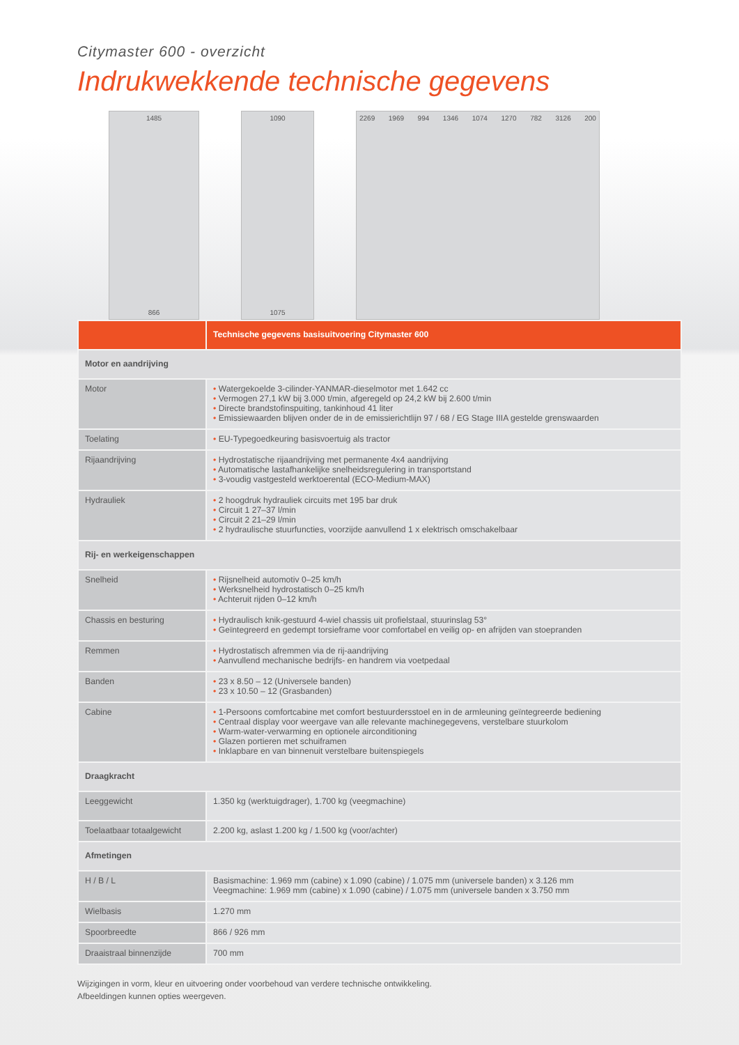Citymaster 600 - overzicht
Indrukwekkende technische gegevens
1485
866
1090
1075
2269 1969 994 1346 1074 1270 782 3126 200
| | Technische gegevens basisuitvoering Citymaster 600 |
| --- | --- |
| Motor en aandrijving | |
| Motor | • Watergekoelde 3-cilinder-YANMAR-dieselmotor met 1.642 cc • Vermogen 27,1 kW bij 3.000 t/min, afgeregeld op 24,2 kW bij 2.600 t/min • Directe brandstofinspuiting, tankinhoud 41 liter • Emissiewaarden blijven onder de in de emissierichtlijn 97 / 68 / EG Stage IIIA gestelde grenswaarden |
| Toelating | • EU-Typegoedkeuring basisvoertuig als tractor |
| Rijaandrijving | • Hydrostatische rijaandrijving met permanente 4x4 aandrijving • Automatische lastafhankelijke snelheidsregulering in transportstand • 3-voudig vastgesteld werktoerental (ECO-Medium-MAX) |
| Hydrauliek | • 2 hoogdruk hydrauliek circuits met 195 bar druk • Circuit 1 27–37 l/min • Circuit 2 21–29 l/min • 2 hydraulische stuurfuncties, voorzijde aanvullend 1 x elektrisch omschakelbaar |
| Rij- en werkeigenschappen | |
| Snelheid | • Rijsnelheid automotiv 0–25 km/h • Werksnelheid hydrostatisch 0–25 km/h • Achteruit rijden 0–12 km/h |
| Chassis en besturing | • Hydraulisch knik-gestuurd 4-wiel chassis uit profielstaal, stuurinslag 53° • Geïntegreerd en gedempt torsieframe voor comfortabel en veilig op- en afrijden van stoepranden |
| Remmen | • Hydrostatisch afremmen via de rij-aandrijving • Aanvullend mechanische bedrijfs- en handrem via voetpedaal |
| Banden | • 23 x 8.50 – 12 (Universele banden) • 23 x 10.50 – 12 (Grasbanden) |
| Cabine | • 1-Persoons comfortcabine met comfort bestuurdersstoel en in de armleuning geïntegreerde bediening • Centraal display voor weergave van alle relevante machinegegevens, verstelbare stuurkolom • Warm-water-verwarming en optionele airconditioning • Glazen portieren met schuiframen • Inklapbare en van binnenuit verstelbare buitenspiegels |
| Draagkracht | |
| Leeggewicht | 1.350 kg (werktuigdrager), 1.700 kg (veegmachine) |
| Toelaatbaar totaalgewicht | 2.200 kg, aslast 1.200 kg / 1.500 kg (voor/achter) |
| Afmetingen | |
| H / B / L | Basismachine: 1.969 mm (cabine) x 1.090 (cabine) / 1.075 mm (universele banden) x 3.126 mm Veegmachine: 1.969 mm (cabine) x 1.090 (cabine) / 1.075 mm (universele banden x 3.750 mm |
| Wielbasis | 1.270 mm |
| Spoorbreedte | 866 / 926 mm |
| Draaistraal binnenzijde | 700 mm |
Wijzigingen in vorm, kleur en uitvoering onder voorbehoud van verdere technische ontwikkeling.
Afbeeldingen kunnen opties weergeven.